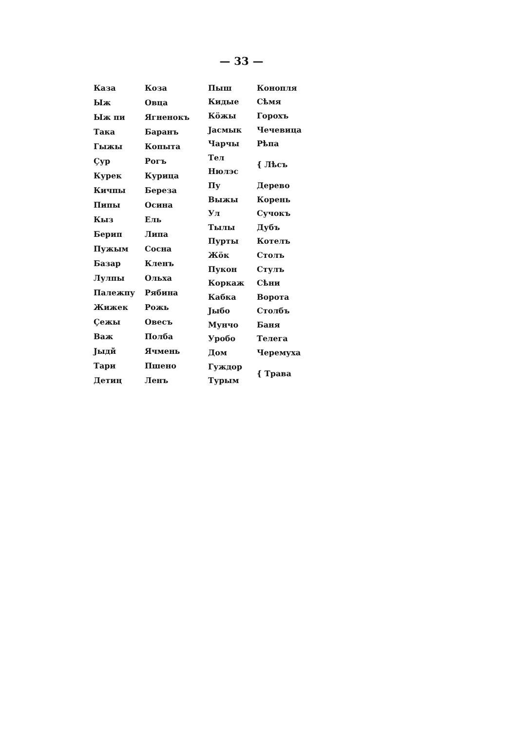— 33 —
| Каза | Коза |
| Ыж | Овца |
| Ыж пи | Ягненокъ |
| Така | Баранъ |
| Гыжы | Копыта |
| Çур | Рогъ |
| Курек | Курица |
| Кичпы | Береза |
| Пипы | Осина |
| Кыз | Ель |
| Берип | Липа |
| Пужым | Сосна |
| Базар | Кленъ |
| Лулпы | Ольха |
| Палежпу | Рябина |
| Жижек | Рожь |
| Çежы | Овесъ |
| Важ | Полба |
| Јыдй | Ячмень |
| Тари | Пшено |
| Детиң | Ленъ |
| Пыш | Конопля |
| Кидые | Сѣмя |
| Кöжы | Горохъ |
| Јасмык | Чечевица |
| Чарчы | Рѣпа |
| Тел | { Лѣсъ |
| Нюлэс | |
| Пу | Дерево |
| Выжы | Корень |
| Ул | Сучокъ |
| Тылы | Дубъ |
| Пурты | Котелъ |
| Жöк | Столъ |
| Пукон | Стулъ |
| Коркаж | Сѣни |
| Кабка | Ворота |
| Јыбо | Столбъ |
| Мунчо | Баня |
| Уробо | Телега |
| Дом | Черемуха |
| Гуждор | { Трава |
| Турым | |